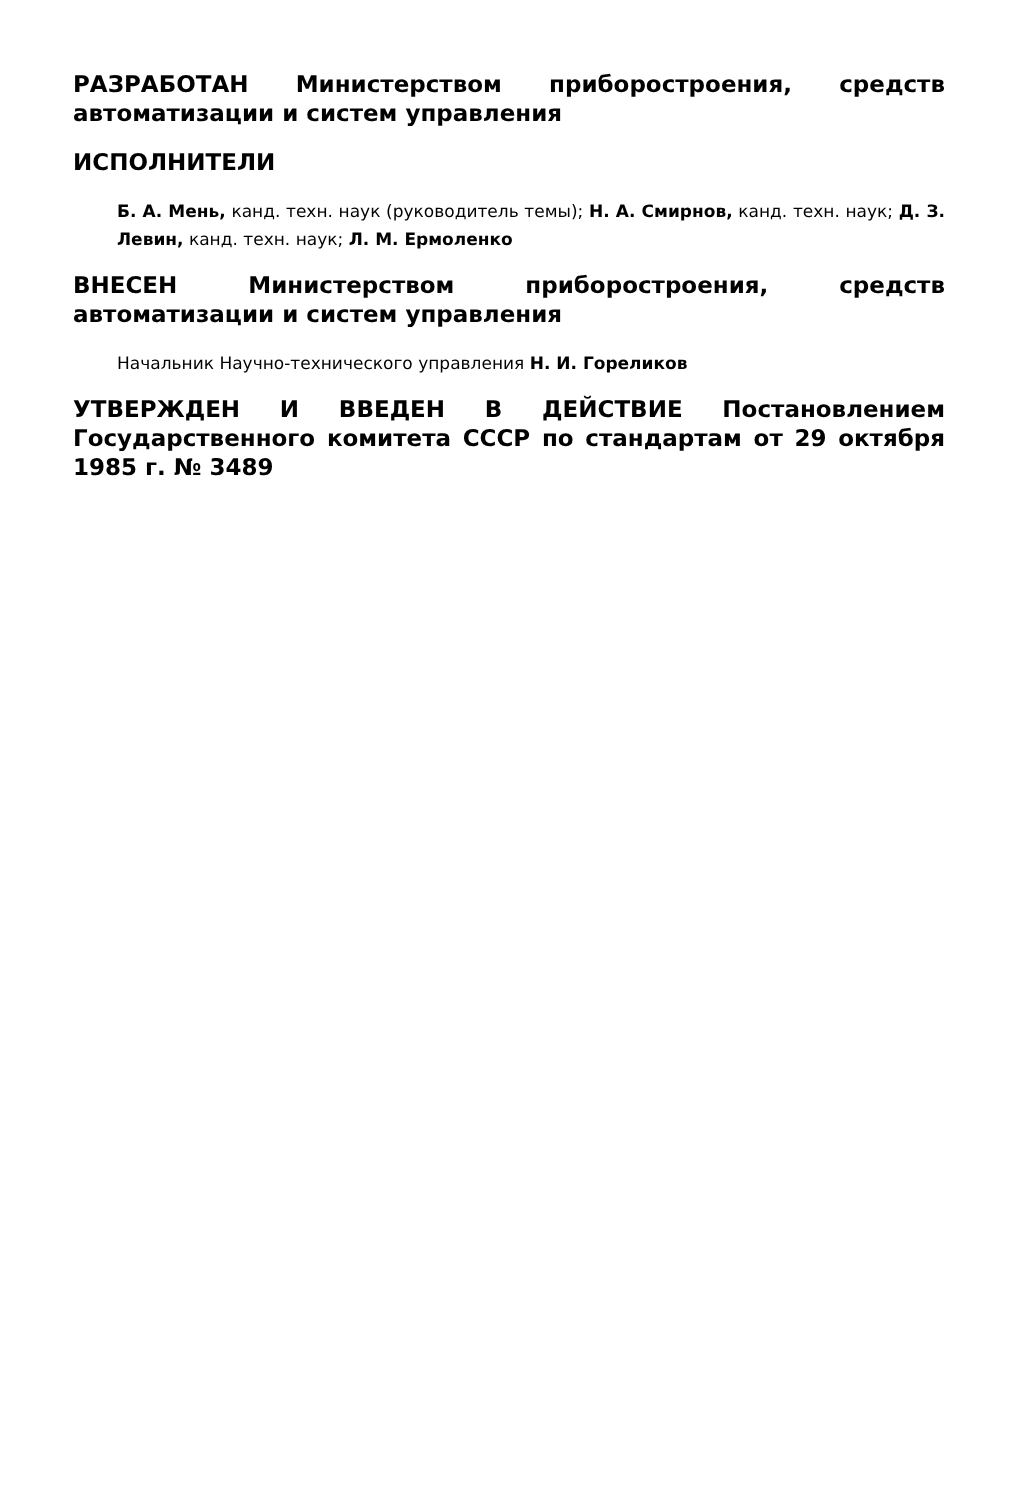РАЗРАБОТАН Министерством приборостроения, средств автоматизации и систем управления
ИСПОЛНИТЕЛИ
Б. А. Мень, канд. техн. наук (руководитель темы); Н. А. Смирнов, канд. техн. наук; Д. З. Левин, канд. техн. наук; Л. М. Ермоленко
ВНЕСЕН Министерством приборостроения, средств автоматизации и систем управления
Начальник Научно-технического управления Н. И. Гореликов
УТВЕРЖДЕН И ВВЕДЕН В ДЕЙСТВИЕ Постановлением Государственного комитета СССР по стандартам от 29 октября 1985 г. № 3489